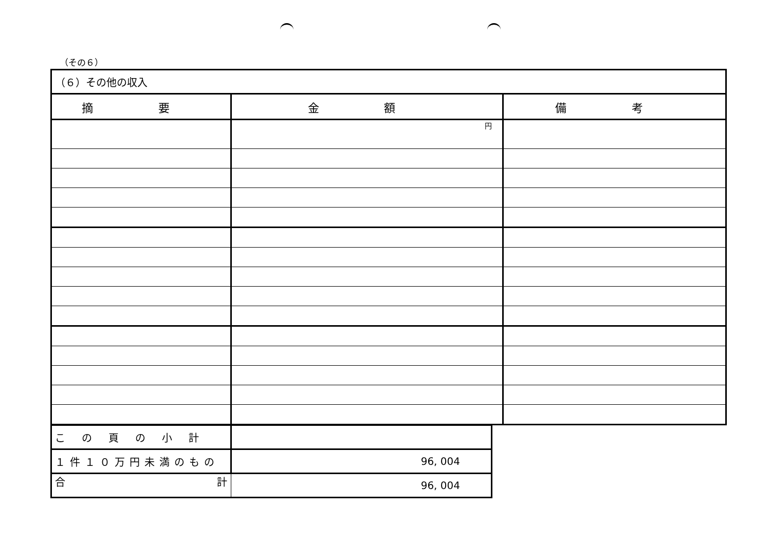（その６）
| （６）その他の収入 | | |
| 摘 要 | 金 額 | 備 考 |
| | 円 | |
| この頁の小計 | |
| １件１０万円未満のもの | 96, 004 |
| 合 計 | 96, 004 |